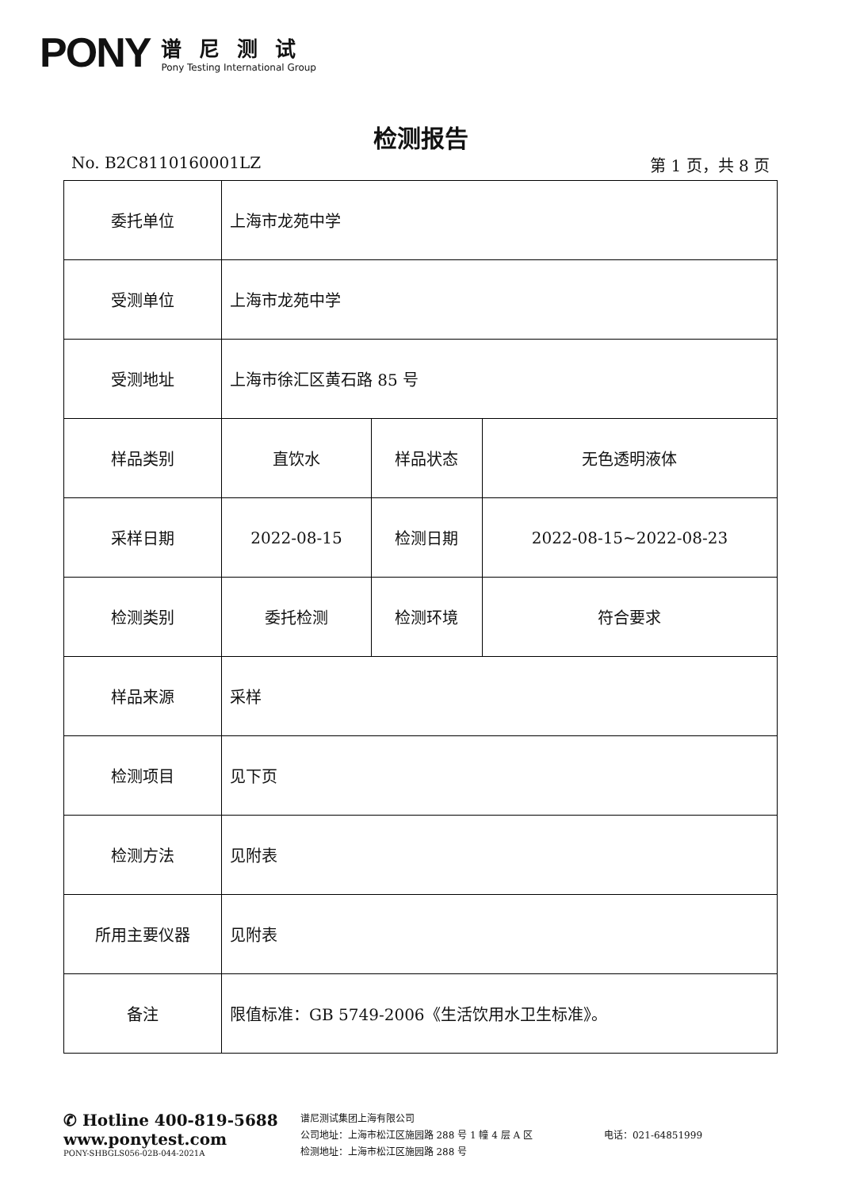PONY
谱尼测试
Pony Testing International Group
检测报告
No. B2C8110160001LZ 第 1 页，共 8 页
| 委托单位 | 上海市龙苑中学 | | |
| 受测单位 | 上海市龙苑中学 | | |
| 受测地址 | 上海市徐汇区黄石路 85 号 | | |
| 样品类别 | 直饮水 | 样品状态 | 无色透明液体 |
| 采样日期 | 2022-08-15 | 检测日期 | 2022-08-15~2022-08-23 |
| 检测类别 | 委托检测 | 检测环境 | 符合要求 |
| 样品来源 | 采样 | | |
| 检测项目 | 见下页 | | |
| 检测方法 | 见附表 | | |
| 所用主要仪器 | 见附表 | | |
| 备注 | 限值标准：GB 5749-2006《生活饮用水卫生标准》。 | | |
✆ Hotline 400-819-5688
www.ponytest.com
PONY-SHBGLS056-02B-044-2021A
谱尼测试集团上海有限公司
公司地址：上海市松江区施园路 288 号 1 幢 4 层 A 区
检测地址：上海市松江区施园路 288 号
电话：021-64851999